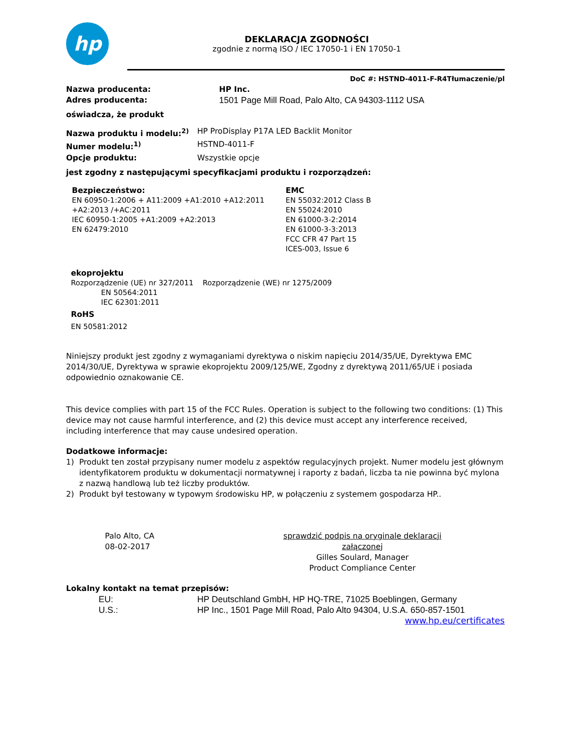hp
DEKLARACJA ZGODNOŚCI
zgodnie z normą ISO / IEC 17050-1 i EN 17050-1
DoC #: HSTND-4011-F-R4Tłumaczenie/pl
Nazwa producenta: HP Inc.
Adres producenta: 1501 Page Mill Road, Palo Alto, CA 94303-1112 USA
oświadcza, że produkt
Nazwa produktu i modelu:<sup>2)</sup> HP ProDisplay P17A LED Backlit Monitor
Numer modelu:<sup>1)</sup> HSTND-4011-F
Opcje produktu: Wszystkie opcje
jest zgodny z następującymi specyfikacjami produktu i rozporządzeń:
Bezpieczeństwo:
EN 60950-1:2006 + A11:2009 +A1:2010 +A12:2011
+A2:2013 /+AC:2011
IEC 60950-1:2005 +A1:2009 +A2:2013
EN 62479:2010
EMC
EN 55032:2012 Class B
EN 55024:2010
EN 61000-3-2:2014
EN 61000-3-3:2013
FCC CFR 47 Part 15
ICES-003, Issue 6
ekoprojektu
Rozporządzenie (UE) nr 327/2011 Rozporządzenie (WE) nr 1275/2009
EN 50564:2011
IEC 62301:2011
RoHS
EN 50581:2012
Niniejszy produkt jest zgodny z wymaganiami dyrektywa o niskim napięciu 2014/35/UE, Dyrektywa EMC 2014/30/UE, Dyrektywa w sprawie ekoprojektu 2009/125/WE, Zgodny z dyrektywą 2011/65/UE i posiada odpowiednio oznakowanie CE.
This device complies with part 15 of the FCC Rules. Operation is subject to the following two conditions: (1) This device may not cause harmful interference, and (2) this device must accept any interference received, including interference that may cause undesired operation.
Dodatkowe informacje:
1) Produkt ten został przypisany numer modelu z aspektów regulacyjnych projekt. Numer modelu jest głównym identyfikatorem produktu w dokumentacji normatywnej i raporty z badań, liczba ta nie powinna być mylona z nazwą handlową lub też liczby produktów.
2) Produkt był testowany w typowym środowisku HP, w połączeniu z systemem gospodarza HP..
Palo Alto, CA
08-02-2017
sprawdzić podpis na oryginale deklaracji załączonej
Gilles Soulard, Manager
Product Compliance Center
Lokalny kontakt na temat przepisów:
EU: HP Deutschland GmbH, HP HQ-TRE, 71025 Boeblingen, Germany
U.S.: HP Inc., 1501 Page Mill Road, Palo Alto 94304, U.S.A. 650-857-1501
www.hp.eu/certificates